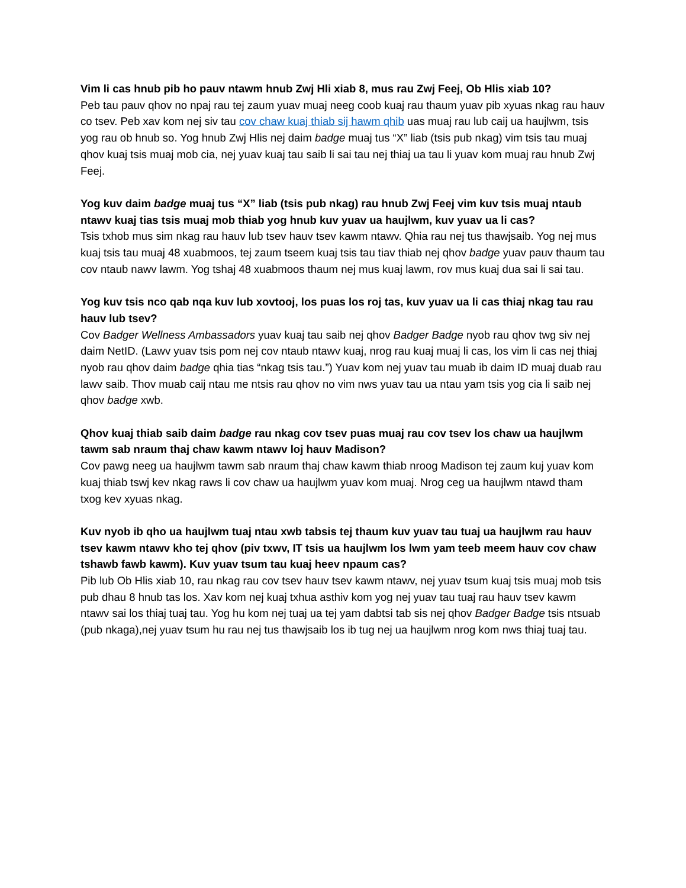Vim li cas hnub pib ho pauv ntawm hnub Zwj Hli xiab 8, mus rau Zwj Feej, Ob Hlis xiab 10?
Peb tau pauv qhov no npaj rau tej zaum yuav muaj neeg coob kuaj rau thaum yuav pib xyuas nkag rau hauv co tsev. Peb xav kom nej siv tau cov chaw kuaj thiab sij hawm qhib uas muaj rau lub caij ua haujlwm, tsis yog rau ob hnub so. Yog hnub Zwj Hlis nej daim badge muaj tus “X” liab (tsis pub nkag) vim tsis tau muaj qhov kuaj tsis muaj mob cia, nej yuav kuaj tau saib li sai tau nej thiaj ua tau li yuav kom muaj rau hnub Zwj Feej.
Yog kuv daim badge muaj tus “X” liab (tsis pub nkag) rau hnub Zwj Feej vim kuv tsis muaj ntaub ntawv kuaj tias tsis muaj mob thiab yog hnub kuv yuav ua haujlwm, kuv yuav ua li cas?
Tsis txhob mus sim nkag rau hauv lub tsev hauv tsev kawm ntawv. Qhia rau nej tus thawjsaib. Yog nej mus kuaj tsis tau muaj 48 xuabmoos, tej zaum tseem kuaj tsis tau tiav thiab nej qhov badge yuav pauv thaum tau cov ntaub nawv lawm. Yog tshaj 48 xuabmoos thaum nej mus kuaj lawm, rov mus kuaj dua sai li sai tau.
Yog kuv tsis nco qab nqa kuv lub xovtooj, los puas los roj tas, kuv yuav ua li cas thiaj nkag tau rau hauv lub tsev?
Cov Badger Wellness Ambassadors yuav kuaj tau saib nej qhov Badger Badge nyob rau qhov twg siv nej daim NetID. (Lawv yuav tsis pom nej cov ntaub ntawv kuaj, nrog rau kuaj muaj li cas, los vim li cas nej thiaj nyob rau qhov daim badge qhia tias “nkag tsis tau.”) Yuav kom nej yuav tau muab ib daim ID muaj duab rau lawv saib. Thov muab caij ntau me ntsis rau qhov no vim nws yuav tau ua ntau yam tsis yog cia li saib nej qhov badge xwb.
Qhov kuaj thiab saib daim badge rau nkag cov tsev puas muaj rau cov tsev los chaw ua haujlwm tawm sab nraum thaj chaw kawm ntawv loj hauv Madison?
Cov pawg neeg ua haujlwm tawm sab nraum thaj chaw kawm thiab nroog Madison tej zaum kuj yuav kom kuaj thiab tswj kev nkag raws li cov chaw ua haujlwm yuav kom muaj. Nrog ceg ua haujlwm ntawd tham txog kev xyuas nkag.
Kuv nyob ib qho ua haujlwm tuaj ntau xwb tabsis tej thaum kuv yuav tau tuaj ua haujlwm rau hauv tsev kawm ntawv kho tej qhov (piv txwv, IT tsis ua haujlwm los lwm yam teeb meem hauv cov chaw tshawb fawb kawm). Kuv yuav tsum tau kuaj heev npaum cas?
Pib lub Ob Hlis xiab 10, rau nkag rau cov tsev hauv tsev kawm ntawv, nej yuav tsum kuaj tsis muaj mob tsis pub dhau 8 hnub tas los. Xav kom nej kuaj txhua asthiv kom yog nej yuav tau tuaj rau hauv tsev kawm ntawv sai los thiaj tuaj tau. Yog hu kom nej tuaj ua tej yam dabtsi tab sis nej qhov Badger Badge tsis ntsuab (pub nkaga),nej yuav tsum hu rau nej tus thawjsaib los ib tug nej ua haujlwm nrog kom nws thiaj tuaj tau.